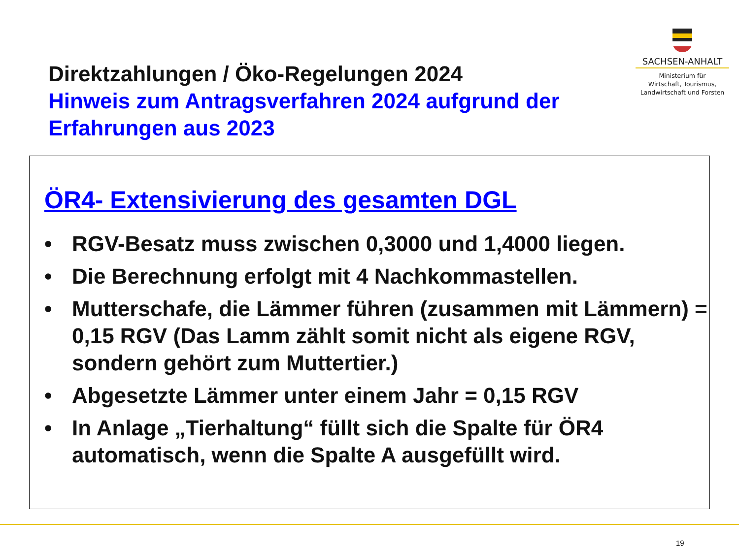SACHSEN-ANHALT
Ministerium für
Wirtschaft, Tourismus,
Landwirtschaft und Forsten
Direktzahlungen / Öko-Regelungen 2024
Hinweis zum Antragsverfahren 2024 aufgrund der Erfahrungen aus 2023
ÖR4- Extensivierung des gesamten DGL
• RGV-Besatz muss zwischen 0,3000 und 1,4000 liegen.
• Die Berechnung erfolgt mit 4 Nachkommastellen.
• Mutterschafe, die Lämmer führen (zusammen mit Lämmern) = 0,15 RGV (Das Lamm zählt somit nicht als eigene RGV, sondern gehört zum Muttertier.)
• Abgesetzte Lämmer unter einem Jahr = 0,15 RGV
• In Anlage „Tierhaltung“ füllt sich die Spalte für ÖR4 automatisch, wenn die Spalte A ausgefüllt wird.
19